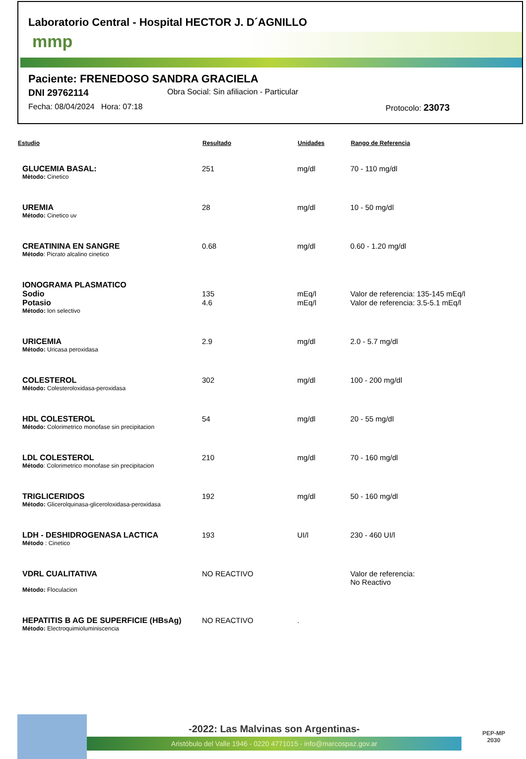Laboratorio Central - Hospital HECTOR J. D´AGNILLO
mmp
Paciente: FRENEDOSO SANDRA GRACIELA
DNI 29762114 Obra Social: Sin afiliacion - Particular
Fecha: 08/04/2024 Hora: 07:18 Protocolo: 23073
| Estudio | Resultado | Unidades | Rango de Referencia |
| --- | --- | --- | --- |
| GLUCEMIA BASAL: | 251 | mg/dl | 70 - 110 mg/dl |
| Mètodo: Cinetico | | | |
| UREMIA | 28 | mg/dl | 10 - 50 mg/dl |
| Método: Cinetico uv | | | |
| CREATININA EN SANGRE | 0.68 | mg/dl | 0.60 - 1.20 mg/dl |
| Método : Picrato alcalino cinetico | | | |
| IONOGRAMA PLASMATICO | | | |
| Sodio | 135 | mEq/l | Valor de referencia: 135-145 mEq/l |
| Potasio | 4.6 | mEq/l | Valor de referencia: 3.5-5.1 mEq/l |
| Método: Ion selectivo | | | |
| URICEMIA | 2.9 | mg/dl | 2.0 - 5.7 mg/dl |
| Método: Uricasa peroxidasa | | | |
| COLESTEROL | 302 | mg/dl | 100 - 200 mg/dl |
| Método: Colesteroloxidasa-peroxidasa | | | |
| HDL COLESTEROL | 54 | mg/dl | 20 - 55 mg/dl |
| Método: Colorimetrico monofase sin precipitacion | | | |
| LDL COLESTEROL | 210 | mg/dl | 70 - 160 mg/dl |
| Método : Colorimetrico monofase sin precipitacion | | | |
| TRIGLICERIDOS | 192 | mg/dl | 50 - 160 mg/dl |
| Método: Glicerolquinasa-gliceroloxidasa-peroxidasa | | | |
| LDH - DESHIDROGENASA LACTICA | 193 | UI/l | 230 - 460 UI/l |
| Método : Cinetico | | | |
| VDRL CUALITATIVA | NO REACTIVO | | Valor de referencia: No Reactivo |
| Método: Floculacion | | | |
| HEPATITIS B AG DE SUPERFICIE (HBsAg) | NO REACTIVO | . | |
| Método: Electroquimioluminiscencia | | | |
-2022: Las Malvinas son Argentinas-
Aristóbulo del Valle 1946 - 0220 4771015 - info@marcospaz.gov.ar
PEP-MP
2030